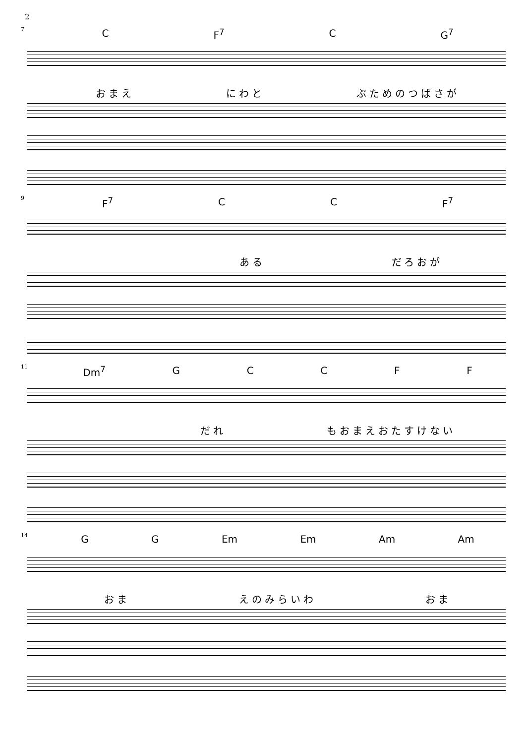2
7
C F<sup>7</sup> C G<sup>7</sup>
おまえ にわと ぶためのつばさが
9
F<sup>7</sup> C C F<sup>7</sup>
ある だろおが
11
Dm<sup>7</sup> GCCFF
だれ もおまえおたすけない
14
G G Em Em Am Am
おま えのみらいわ おま